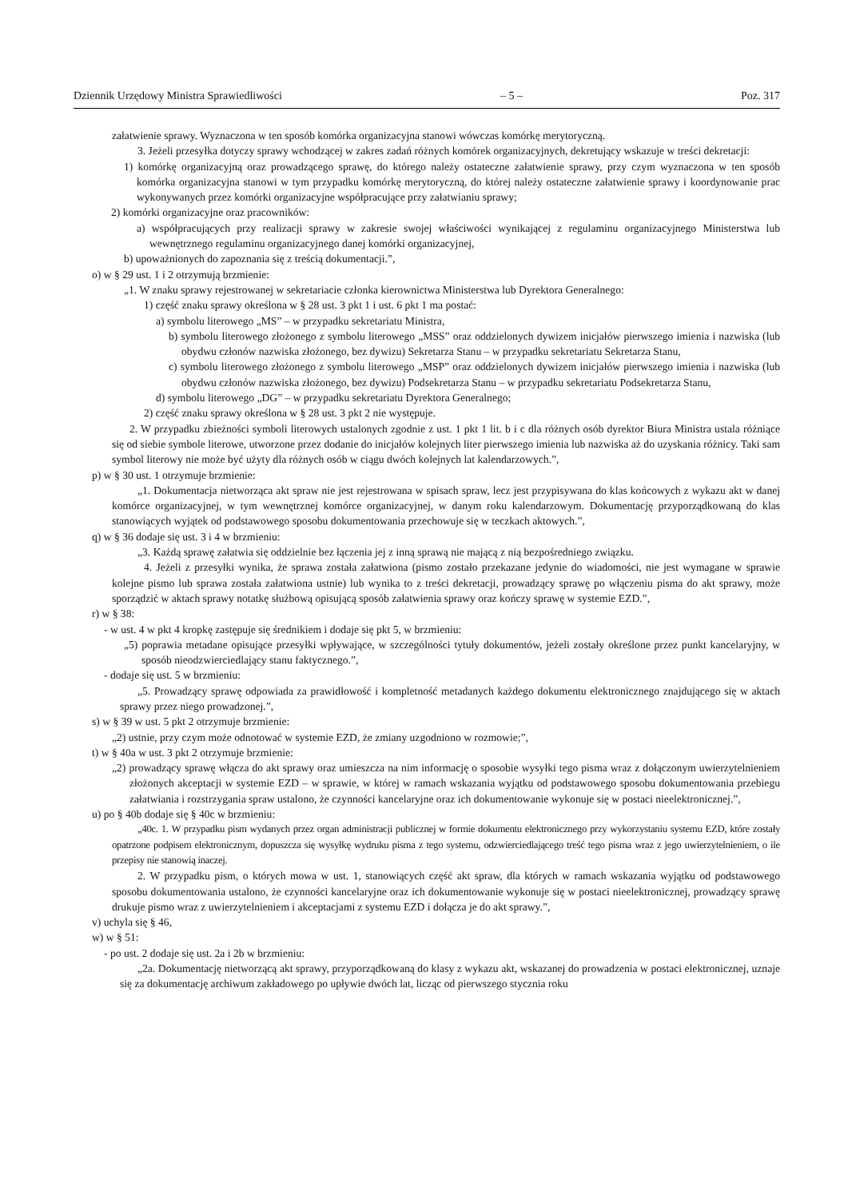Dziennik Urzędowy Ministra Sprawiedliwości – 5 – Poz. 317
załatwienie sprawy. Wyznaczona w ten sposób komórka organizacyjna stanowi wówczas komórkę merytoryczną.
3. Jeżeli przesyłka dotyczy sprawy wchodzącej w zakres zadań różnych komórek organizacyjnych, dekretujący wskazuje w treści dekretacji:
1) komórkę organizacyjną oraz prowadzącego sprawę, do którego należy ostateczne załatwienie sprawy, przy czym wyznaczona w ten sposób komórka organizacyjna stanowi w tym przypadku komórkę merytoryczną, do której należy ostateczne załatwienie sprawy i koordynowanie prac wykonywanych przez komórki organizacyjne współpracujące przy załatwianiu sprawy;
2) komórki organizacyjne oraz pracowników:
a) współpracujących przy realizacji sprawy w zakresie swojej właściwości wynikającej z regulaminu organizacyjnego Ministerstwa lub wewnętrznego regulaminu organizacyjnego danej komórki organizacyjnej,
b) upoważnionych do zapoznania się z treścią dokumentacji.”,
o) w § 29 ust. 1 i 2 otrzymują brzmienie:
„1. W znaku sprawy rejestrowanej w sekretariacie członka kierownictwa Ministerstwa lub Dyrektora Generalnego:
1) część znaku sprawy określona w § 28 ust. 3 pkt 1 i ust. 6 pkt 1 ma postać:
a) symbolu literowego „MS” – w przypadku sekretariatu Ministra,
b) symbolu literowego złożonego z symbolu literowego „MSS” oraz oddzielonych dywizem inicjałów pierwszego imienia i nazwiska (lub obydwu członów nazwiska złożonego, bez dywizu) Sekretarza Stanu – w przypadku sekretariatu Sekretarza Stanu,
c) symbolu literowego złożonego z symbolu literowego „MSP” oraz oddzielonych dywizem inicjałów pierwszego imienia i nazwiska (lub obydwu członów nazwiska złożonego, bez dywizu) Podsekretarza Stanu – w przypadku sekretariatu Podsekretarza Stanu,
d) symbolu literowego „DG” – w przypadku sekretariatu Dyrektora Generalnego;
2) część znaku sprawy określona w § 28 ust. 3 pkt 2 nie występuje.
2. W przypadku zbieżności symboli literowych ustalonych zgodnie z ust. 1 pkt 1 lit. b i c dla różnych osób dyrektor Biura Ministra ustala różniące się od siebie symbole literowe, utworzone przez dodanie do inicjałów kolejnych liter pierwszego imienia lub nazwiska aż do uzyskania różnicy. Taki sam symbol literowy nie może być użyty dla różnych osób w ciągu dwóch kolejnych lat kalendarzowych.”,
p) w § 30 ust. 1 otrzymuje brzmienie:
„1. Dokumentacja nietworząca akt spraw nie jest rejestrowana w spisach spraw, lecz jest przypisywana do klas końcowych z wykazu akt w danej komórce organizacyjnej, w tym wewnętrznej komórce organizacyjnej, w danym roku kalendarzowym. Dokumentację przyporządkowaną do klas stanowiących wyjątek od podstawowego sposobu dokumentowania przechowuje się w teczkach aktowych.”,
q) w § 36 dodaje się ust. 3 i 4 w brzmieniu:
„3. Każdą sprawę załatwia się oddzielnie bez łączenia jej z inną sprawą nie mającą z nią bezpośredniego związku.
4. Jeżeli z przesyłki wynika, że sprawa została załatwiona (pismo zostało przekazane jedynie do wiadomości, nie jest wymagane w sprawie kolejne pismo lub sprawa została załatwiona ustnie) lub wynika to z treści dekretacji, prowadzący sprawę po włączeniu pisma do akt sprawy, może sporządzić w aktach sprawy notatkę służbową opisującą sposób załatwienia sprawy oraz kończy sprawę w systemie EZD.”,
r) w § 38:
- w ust. 4 w pkt 4 kropkę zastępuje się średnikiem i dodaje się pkt 5, w brzmieniu:
„5) poprawia metadane opisujące przesyłki wpływające, w szczególności tytuły dokumentów, jeżeli zostały określone przez punkt kancelaryjny, w sposób nieodzwierciedlający stanu faktycznego.”,
- dodaje się ust. 5 w brzmieniu:
„5. Prowadzący sprawę odpowiada za prawidłowość i kompletność metadanych każdego dokumentu elektronicznego znajdującego się w aktach sprawy przez niego prowadzonej.”,
s) w § 39 w ust. 5 pkt 2 otrzymuje brzmienie:
„2) ustnie, przy czym może odnotować w systemie EZD, że zmiany uzgodniono w rozmowie;”,
t) w § 40a w ust. 3 pkt 2 otrzymuje brzmienie:
„2) prowadzący sprawę włącza do akt sprawy oraz umieszcza na nim informację o sposobie wysyłki tego pisma wraz z dołączonym uwierzytelnieniem złożonych akceptacji w systemie EZD – w sprawie, w której w ramach wskazania wyjątku od podstawowego sposobu dokumentowania przebiegu załatwiania i rozstrzygania spraw ustalono, że czynności kancelaryjne oraz ich dokumentowanie wykonuje się w postaci nieelektronicznej.”,
u) po § 40b dodaje się § 40c w brzmieniu:
„40c. 1. W przypadku pism wydanych przez organ administracji publicznej w formie dokumentu elektronicznego przy wykorzystaniu systemu EZD, które zostały opatrzone podpisem elektronicznym, dopuszcza się wysyłkę wydruku pisma z tego systemu, odzwierciedlającego treść tego pisma wraz z jego uwierzytelnieniem, o ile przepisy nie stanowią inaczej.
2. W przypadku pism, o których mowa w ust. 1, stanowiących część akt spraw, dla których w ramach wskazania wyjątku od podstawowego sposobu dokumentowania ustalono, że czynności kancelaryjne oraz ich dokumentowanie wykonuje się w postaci nieelektronicznej, prowadzący sprawę drukuje pismo wraz z uwierzytelnieniem i akceptacjami z systemu EZD i dołącza je do akt sprawy.”,
v) uchyla się § 46,
w) w § 51:
- po ust. 2 dodaje się ust. 2a i 2b w brzmieniu:
„2a. Dokumentację nietworzącą akt sprawy, przyporządkowaną do klasy z wykazu akt, wskazanej do prowadzenia w postaci elektronicznej, uznaje się za dokumentację archiwum zakładowego po upływie dwóch lat, licząc od pierwszego stycznia roku